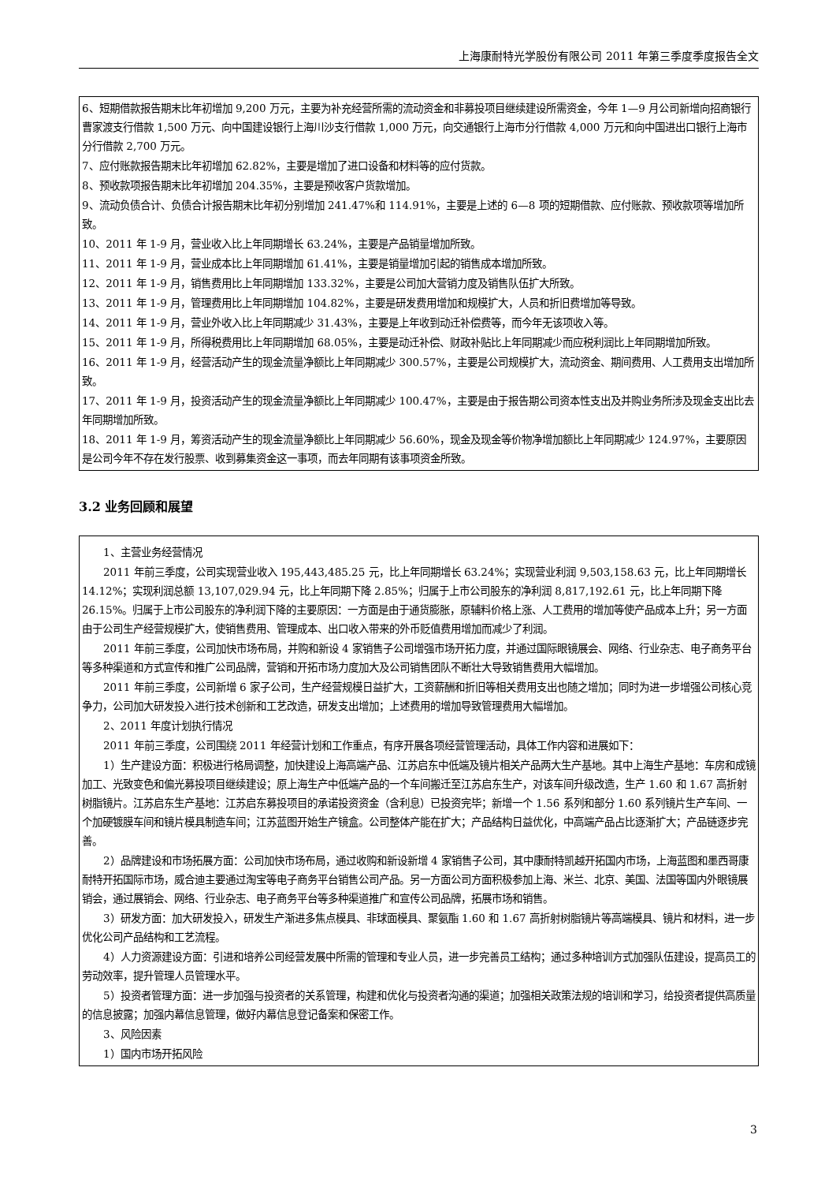上海康耐特光学股份有限公司 2011 年第三季度季度报告全文
6、短期借款报告期末比年初增加 9,200 万元，主要为补充经营所需的流动资金和非募投项目继续建设所需资金，今年 1—9 月公司新增向招商银行曹家渡支行借款 1,500 万元、向中国建设银行上海川沙支行借款 1,000 万元，向交通银行上海市分行借款 4,000 万元和向中国进出口银行上海市分行借款 2,700 万元。
7、应付账款报告期末比年初增加 62.82%，主要是增加了进口设备和材料等的应付货款。
8、预收款项报告期末比年初增加 204.35%，主要是预收客户货款增加。
9、流动负债合计、负债合计报告期末比年初分别增加 241.47%和 114.91%，主要是上述的 6—8 项的短期借款、应付账款、预收款项等增加所致。
10、2011 年 1-9 月，营业收入比上年同期增长 63.24%，主要是产品销量增加所致。
11、2011 年 1-9 月，营业成本比上年同期增加 61.41%，主要是销量增加引起的销售成本增加所致。
12、2011 年 1-9 月，销售费用比上年同期增加 133.32%，主要是公司加大营销力度及销售队伍扩大所致。
13、2011 年 1-9 月，管理费用比上年同期增加 104.82%，主要是研发费用增加和规模扩大，人员和折旧费增加等导致。
14、2011 年 1-9 月，营业外收入比上年同期减少 31.43%，主要是上年收到动迁补偿费等，而今年无该项收入等。
15、2011 年 1-9 月，所得税费用比上年同期增加 68.05%，主要是动迁补偿、财政补贴比上年同期减少而应税利润比上年同期增加所致。
16、2011 年 1-9 月，经营活动产生的现金流量净额比上年同期减少 300.57%，主要是公司规模扩大，流动资金、期间费用、人工费用支出增加所致。
17、2011 年 1-9 月，投资活动产生的现金流量净额比上年同期减少 100.47%，主要是由于报告期公司资本性支出及并购业务所涉及现金支出比去年同期增加所致。
18、2011 年 1-9 月，筹资活动产生的现金流量净额比上年同期减少 56.60%，现金及现金等价物净增加额比上年同期减少 124.97%，主要原因是公司今年不存在发行股票、收到募集资金这一事项，而去年同期有该事项资金所致。
3.2 业务回顾和展望
1、主营业务经营情况
2011 年前三季度，公司实现营业收入 195,443,485.25 元，比上年同期增长 63.24%；实现营业利润 9,503,158.63 元，比上年同期增长 14.12%；实现利润总额 13,107,029.94 元，比上年同期下降 2.85%；归属于上市公司股东的净利润 8,817,192.61 元，比上年同期下降 26.15%。归属于上市公司股东的净利润下降的主要原因：一方面是由于通货膨胀，原辅料价格上涨、人工费用的增加等使产品成本上升；另一方面由于公司生产经营规模扩大，使销售费用、管理成本、出口收入带来的外币贬值费用增加而减少了利润。
2011 年前三季度，公司加快市场布局，并购和新设 4 家销售子公司增强市场开拓力度，并通过国际眼镜展会、网络、行业杂志、电子商务平台等多种渠道和方式宣传和推广公司品牌，营销和开拓市场力度加大及公司销售团队不断壮大导致销售费用大幅增加。
2011 年前三季度，公司新增 6 家子公司，生产经营规模日益扩大，工资薪酬和折旧等相关费用支出也随之增加；同时为进一步增强公司核心竞争力，公司加大研发投入进行技术创新和工艺改造，研发支出增加；上述费用的增加导致管理费用大幅增加。
2、2011 年度计划执行情况
2011 年前三季度，公司围绕 2011 年经营计划和工作重点，有序开展各项经营管理活动，具体工作内容和进展如下：
1）生产建设方面：积极进行格局调整，加快建设上海高端产品、江苏启东中低端及镜片相关产品两大生产基地。其中上海生产基地：车房和成镜加工、光致变色和偏光募投项目继续建设；原上海生产中低端产品的一个车间搬迁至江苏启东生产，对该车间升级改造，生产 1.60 和 1.67 高折射树脂镜片。江苏启东生产基地：江苏启东募投项目的承诺投资资金（含利息）已投资完毕；新增一个 1.56 系列和部分 1.60 系列镜片生产车间、一个加硬镀膜车间和镜片模具制造车间；江苏蓝图开始生产镜盒。公司整体产能在扩大；产品结构日益优化，中高端产品占比逐渐扩大；产品链逐步完善。
2）品牌建设和市场拓展方面：公司加快市场布局，通过收购和新设新增 4 家销售子公司，其中康耐特凯越开拓国内市场，上海蓝图和墨西哥康耐特开拓国际市场，威合迪主要通过淘宝等电子商务平台销售公司产品。另一方面公司方面积极参加上海、米兰、北京、美国、法国等国内外眼镜展销会，通过展销会、网络、行业杂志、电子商务平台等多种渠道推广和宣传公司品牌，拓展市场和销售。
3）研发方面：加大研发投入，研发生产渐进多焦点模具、非球面模具、聚氨酯 1.60 和 1.67 高折射树脂镜片等高端模具、镜片和材料，进一步优化公司产品结构和工艺流程。
4）人力资源建设方面：引进和培养公司经营发展中所需的管理和专业人员，进一步完善员工结构；通过多种培训方式加强队伍建设，提高员工的劳动效率，提升管理人员管理水平。
5）投资者管理方面：进一步加强与投资者的关系管理，构建和优化与投资者沟通的渠道；加强相关政策法规的培训和学习，给投资者提供高质量的信息披露；加强内幕信息管理，做好内幕信息登记备案和保密工作。
3、风险因素
1）国内市场开拓风险
3